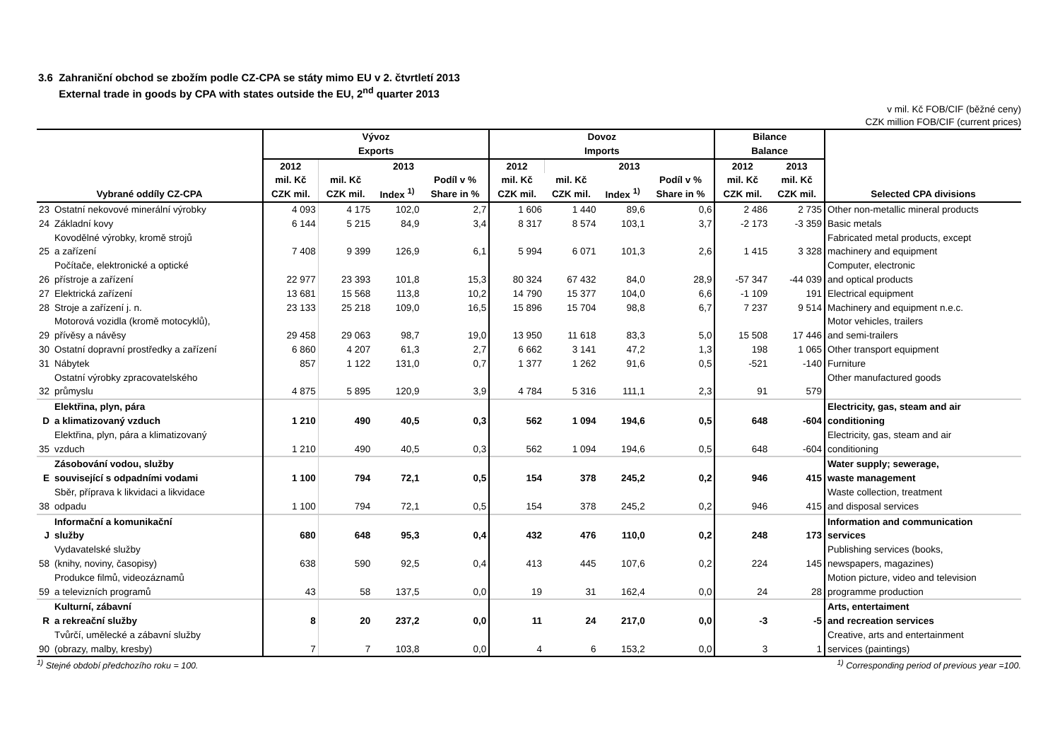3.6 Zahraniční obchod se zbožím podle CZ-CPA se státy mimo EU v 2. čtvrtletí 2013
External trade in goods by CPA with states outside the EU, 2<sup>nd</sup> quarter 2013
v mil. Kč FOB/CIF (běžné ceny)
CZK million FOB/CIF (current prices)
| Vybrané oddíly CZ-CPA | | Vývoz Exports | | | | Dovoz Imports | | | | Bilance Balance | | Selected CPA divisions |
| --- | --- | --- | --- | --- | --- | --- | --- | --- | --- | --- | --- | --- |
| | | 2012 | 2013 | | | 2012 | 2013 | | | 2012 | 2013 | |
| | | mil. Kč CZK mil. | mil. Kč CZK mil. | Index <sup>1)</sup> | Podíl v % Share in % | mil. Kč CZK mil. | mil. Kč CZK mil. | Index <sup>1)</sup> | Podíl v % Share in % | mil. Kč CZK mil. | mil. Kč CZK mil. | |
| 23 | Ostatní nekovové minerální výrobky | 4 093 | 4 175 | 102,0 | 2,7 | 1 606 | 1 440 | 89,6 | 0,6 | 2 486 | 2 735 | Other non-metallic mineral products |
| 24 | Základní kovy | 6 144 | 5 215 | 84,9 | 3,4 | 8 317 | 8 574 | 103,1 | 3,7 | -2 173 | -3 359 | Basic metals |
| 25 | Kovodělné výrobky, kromě strojů a zařízení | 7 408 | 9 399 | 126,9 | 6,1 | 5 994 | 6 071 | 101,3 | 2,6 | 1 415 | 3 328 | Fabricated metal products, except machinery and equipment |
| 26 | Počítače, elektronické a optické přístroje a zařízení | 22 977 | 23 393 | 101,8 | 15,3 | 80 324 | 67 432 | 84,0 | 28,9 | -57 347 | -44 039 | Computer, electronic and optical products |
| 27 | Elektrická zařízení | 13 681 | 15 568 | 113,8 | 10,2 | 14 790 | 15 377 | 104,0 | 6,6 | -1 109 | 191 | Electrical equipment |
| 28 | Stroje a zařízení j. n. | 23 133 | 25 218 | 109,0 | 16,5 | 15 896 | 15 704 | 98,8 | 6,7 | 7 237 | 9 514 | Machinery and equipment n.e.c. |
| 29 | Motorová vozidla (kromě motocyklů), přívěsy a návěsy | 29 458 | 29 063 | 98,7 | 19,0 | 13 950 | 11 618 | 83,3 | 5,0 | 15 508 | 17 446 | Motor vehicles, trailers and semi-trailers |
| 30 | Ostatní dopravní prostředky a zařízení | 6 860 | 4 207 | 61,3 | 2,7 | 6 662 | 3 141 | 47,2 | 1,3 | 198 | 1 065 | Other transport equipment |
| 31 | Nábytek | 857 | 1 122 | 131,0 | 0,7 | 1 377 | 1 262 | 91,6 | 0,5 | -521 | -140 | Furniture |
| 32 | Ostatní výrobky zpracovatelského průmyslu | 4 875 | 5 895 | 120,9 | 3,9 | 4 784 | 5 316 | 111,1 | 2,3 | 91 | 579 | Other manufactured goods |
| D | Elektřina, plyn, pára a klimatizovaný vzduch | 1 210 | 490 | 40,5 | 0,3 | 562 | 1 094 | 194,6 | 0,5 | 648 | -604 | Electricity, gas, steam and air conditioning |
| 35 | Elektřina, plyn, pára a klimatizovaný vzduch | 1 210 | 490 | 40,5 | 0,3 | 562 | 1 094 | 194,6 | 0,5 | 648 | -604 | Electricity, gas, steam and air conditioning |
| E | Zásobování vodou, služby související s odpadními vodami | 1 100 | 794 | 72,1 | 0,5 | 154 | 378 | 245,2 | 0,2 | 946 | 415 | Water supply; sewerage, waste management |
| 38 | Sběr, příprava k likvidaci a likvidace odpadu | 1 100 | 794 | 72,1 | 0,5 | 154 | 378 | 245,2 | 0,2 | 946 | 415 | Waste collection, treatment and disposal services |
| J | Informační a komunikační služby | 680 | 648 | 95,3 | 0,4 | 432 | 476 | 110,0 | 0,2 | 248 | 173 | Information and communication services |
| 58 | Vydavatelské služby (knihy, noviny, časopisy) | 638 | 590 | 92,5 | 0,4 | 413 | 445 | 107,6 | 0,2 | 224 | 145 | Publishing services (books, newspapers, magazines) |
| 59 | Produkce filmů, videozáznamů a televizních programů | 43 | 58 | 137,5 | 0,0 | 19 | 31 | 162,4 | 0,0 | 24 | 28 | Motion picture, video and television programme production |
| R | Kulturní, zábavní a rekreační služby | 8 | 20 | 237,2 | 0,0 | 11 | 24 | 217,0 | 0,0 | -3 | -5 | Arts, entertaiment and recreation services |
| 90 | Tvůrčí, umělecké a zábavní služby (obrazy, malby, kresby) | 7 | 7 | 103,8 | 0,0 | 4 | 6 | 153,2 | 0,0 | 3 | 1 | Creative, arts and entertainment services (paintings) |
<sup>1)</sup> Stejné období předchozího roku = 100. <sup>1)</sup> Corresponding period of previous year =100.